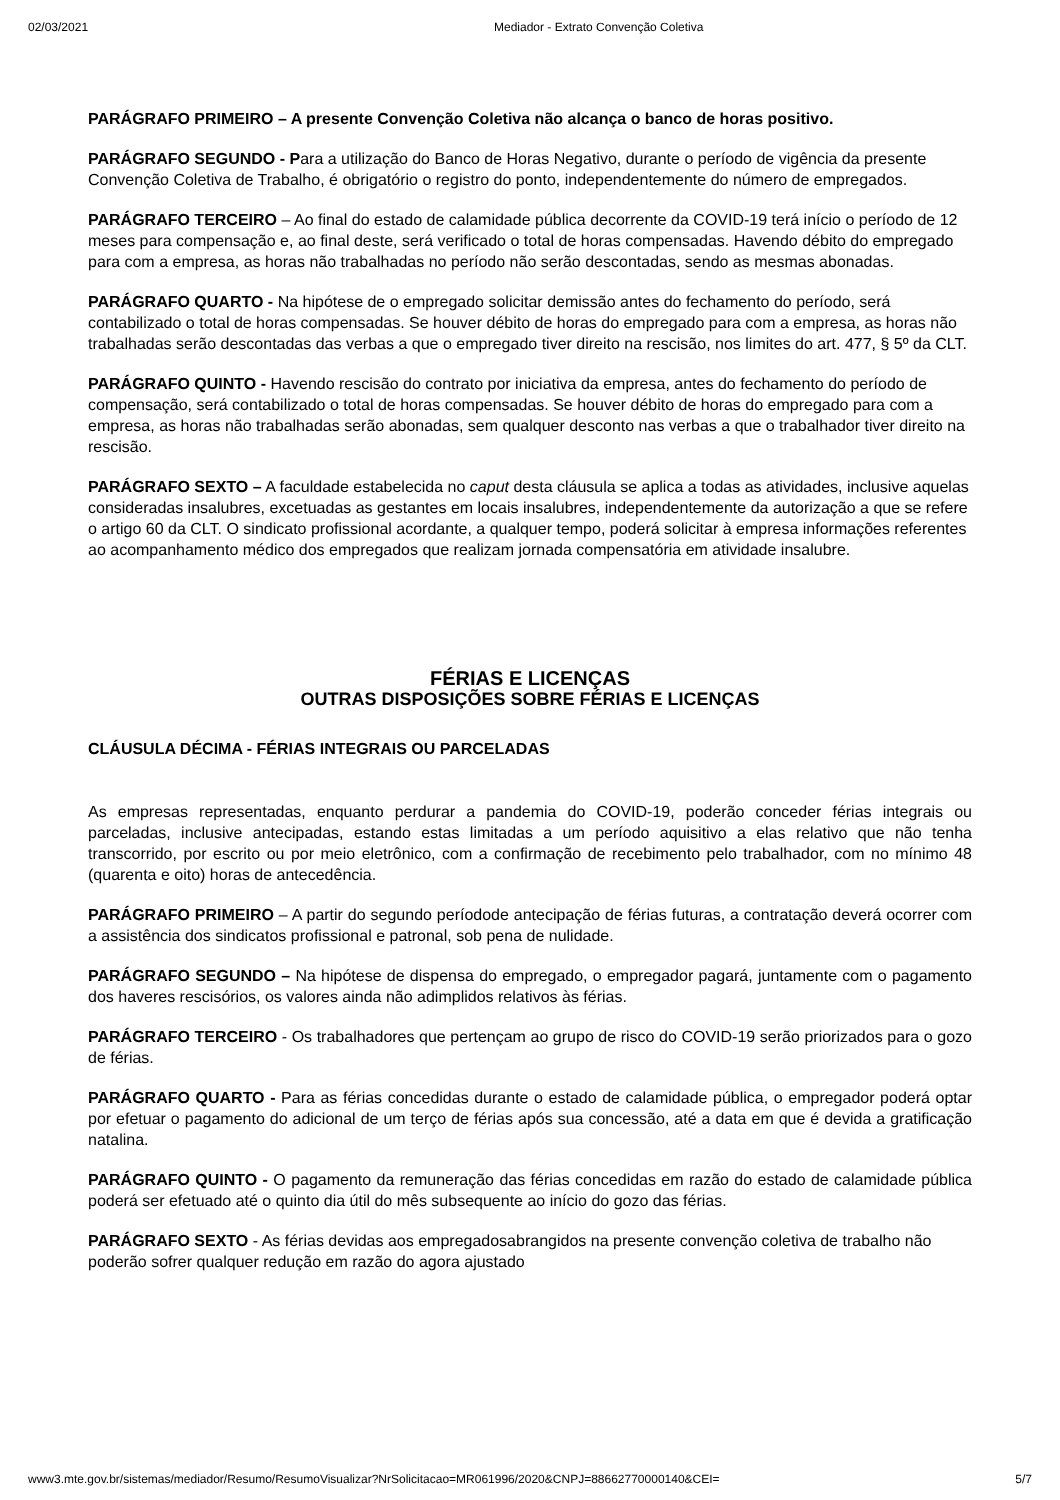02/03/2021 Mediador - Extrato Convenção Coletiva
PARÁGRAFO PRIMEIRO – A presente Convenção Coletiva não alcança o banco de horas positivo.
PARÁGRAFO SEGUNDO - Para a utilização do Banco de Horas Negativo, durante o período de vigência da presente Convenção Coletiva de Trabalho, é obrigatório o registro do ponto, independentemente do número de empregados.
PARÁGRAFO TERCEIRO – Ao final do estado de calamidade pública decorrente da COVID-19 terá início o período de 12 meses para compensação e, ao final deste, será verificado o total de horas compensadas. Havendo débito do empregado para com a empresa, as horas não trabalhadas no período não serão descontadas, sendo as mesmas abonadas.
PARÁGRAFO QUARTO - Na hipótese de o empregado solicitar demissão antes do fechamento do período, será contabilizado o total de horas compensadas. Se houver débito de horas do empregado para com a empresa, as horas não trabalhadas serão descontadas das verbas a que o empregado tiver direito na rescisão, nos limites do art. 477, § 5º da CLT.
PARÁGRAFO QUINTO - Havendo rescisão do contrato por iniciativa da empresa, antes do fechamento do período de compensação, será contabilizado o total de horas compensadas. Se houver débito de horas do empregado para com a empresa, as horas não trabalhadas serão abonadas, sem qualquer desconto nas verbas a que o trabalhador tiver direito na rescisão.
PARÁGRAFO SEXTO – A faculdade estabelecida no caput desta cláusula se aplica a todas as atividades, inclusive aquelas consideradas insalubres, excetuadas as gestantes em locais insalubres, independentemente da autorização a que se refere o artigo 60 da CLT. O sindicato profissional acordante, a qualquer tempo, poderá solicitar à empresa informações referentes ao acompanhamento médico dos empregados que realizam jornada compensatória em atividade insalubre.
FÉRIAS E LICENÇAS
OUTRAS DISPOSIÇÕES SOBRE FÉRIAS E LICENÇAS
CLÁUSULA DÉCIMA - FÉRIAS INTEGRAIS OU PARCELADAS
As empresas representadas, enquanto perdurar a pandemia do COVID-19, poderão conceder férias integrais ou parceladas, inclusive antecipadas, estando estas limitadas a um período aquisitivo a elas relativo que não tenha transcorrido, por escrito ou por meio eletrônico, com a confirmação de recebimento pelo trabalhador, com no mínimo 48 (quarenta e oito) horas de antecedência.
PARÁGRAFO PRIMEIRO – A partir do segundo períodode antecipação de férias futuras, a contratação deverá ocorrer com a assistência dos sindicatos profissional e patronal, sob pena de nulidade.
PARÁGRAFO SEGUNDO – Na hipótese de dispensa do empregado, o empregador pagará, juntamente com o pagamento dos haveres rescisórios, os valores ainda não adimplidos relativos às férias.
PARÁGRAFO TERCEIRO - Os trabalhadores que pertençam ao grupo de risco do COVID-19 serão priorizados para o gozo de férias.
PARÁGRAFO QUARTO - Para as férias concedidas durante o estado de calamidade pública, o empregador poderá optar por efetuar o pagamento do adicional de um terço de férias após sua concessão, até a data em que é devida a gratificação natalina.
PARÁGRAFO QUINTO - O pagamento da remuneração das férias concedidas em razão do estado de calamidade pública poderá ser efetuado até o quinto dia útil do mês subsequente ao início do gozo das férias.
PARÁGRAFO SEXTO - As férias devidas aos empregadosabrangidos na presente convenção coletiva de trabalho não poderão sofrer qualquer redução em razão do agora ajustado
www3.mte.gov.br/sistemas/mediador/Resumo/ResumoVisualizar?NrSolicitacao=MR061996/2020&CNPJ=88662770000140&CEI= 5/7